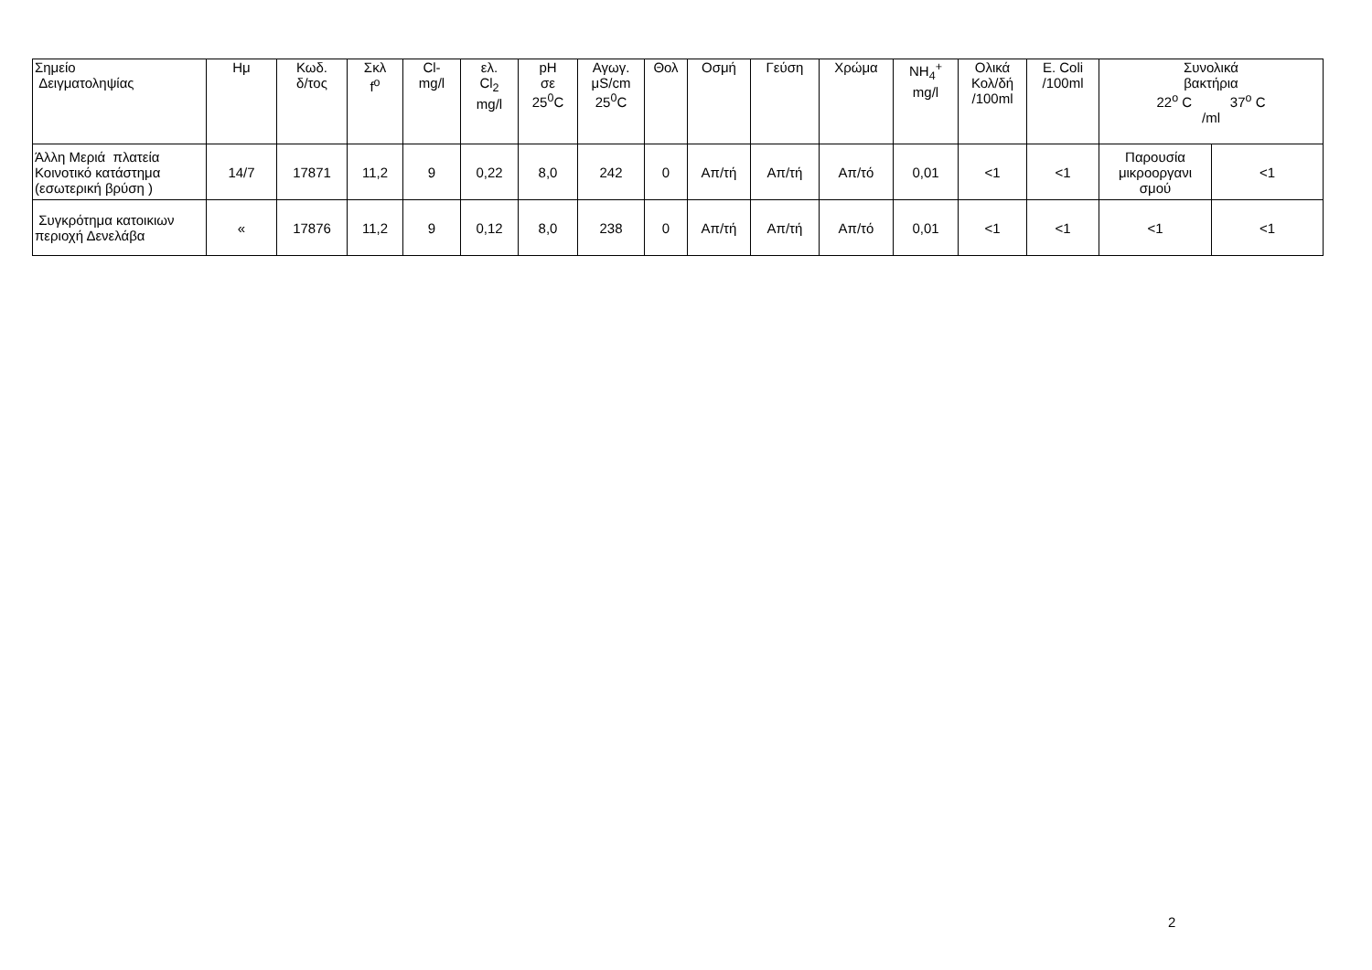| Σημείο Δειγματοληψίας | Ημ | Κωδ. δ/τος | Σκλ f<sup>o</sup> | Cl- mg/l | ελ. Cl<sub>2</sub> mg/l | pH σε 25<sup>0</sup>C | Αγωγ. μS/cm 25<sup>0</sup>C | Θολ | Οσμή | Γεύση | Χρώμα | NH<sub>4</sub><sup>+</sup> mg/l | Ολικά Κολ/δή /100ml | E. Coli /100ml | Συνολικά βακτήρια 22<sup>o</sup> C 37<sup>o</sup> C /ml | |
| --- | --- | --- | --- | --- | --- | --- | --- | --- | --- | --- | --- | --- | --- | --- | --- | --- |
| Άλλη Μεριά πλατεία Κοινοτικό κατάστημα (εσωτερική βρύση ) | 14/7 | 17871 | 11,2 | 9 | 0,22 | 8,0 | 242 | 0 | Απ/τή | Απ/τή | Απ/τό | 0,01 | <1 | <1 | Παρουσία μικροοργανι σμού | <1 |
| Συγκρότημα κατοικιων περιοχή Δενελάβα | « | 17876 | 11,2 | 9 | 0,12 | 8,0 | 238 | 0 | Απ/τή | Απ/τή | Απ/τό | 0,01 | <1 | <1 | <1 | <1 |
2